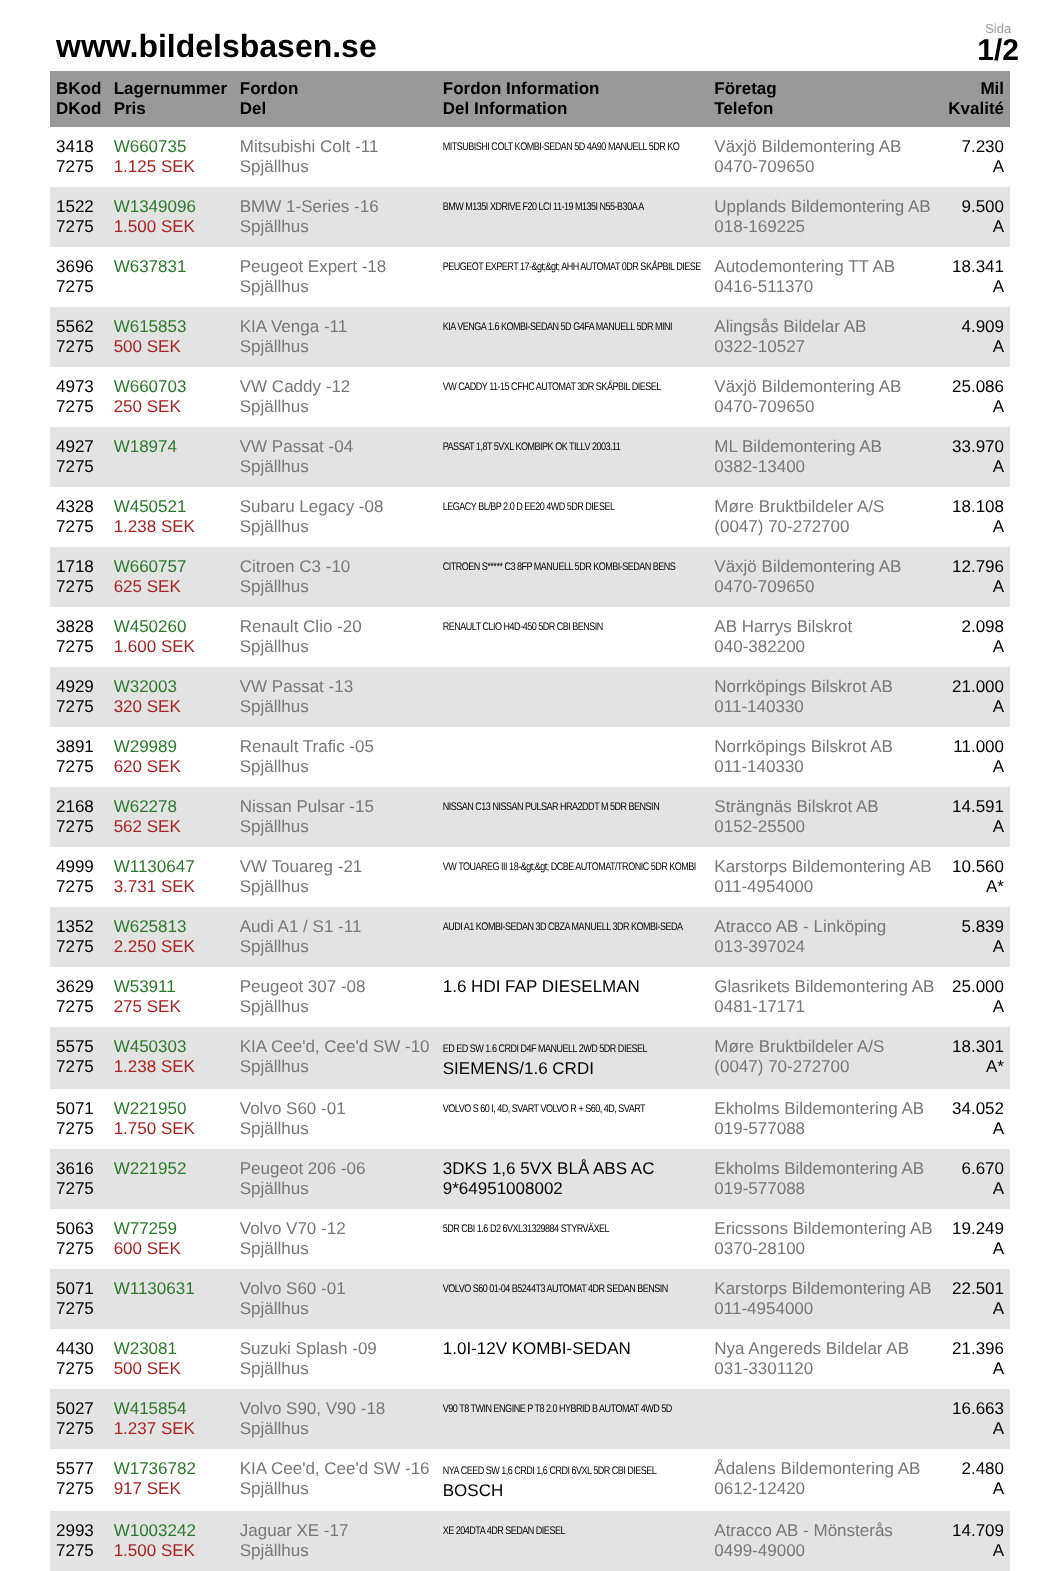www.bildelsbasen.se
Sida
1/2
| BKod DKod | Lagernummer Pris | Fordon Del | Fordon Information Del Information | Företag Telefon | Mil Kvalité |
| --- | --- | --- | --- | --- | --- |
| 3418 7275 | W660735 1.125 SEK | Mitsubishi Colt -11 Spjällhus | MITSUBISHI COLT KOMBI-SEDAN 5D 4A90 MANUELL 5DR KO | Växjö Bildemontering AB 0470-709650 | 7.230 A |
| 1522 7275 | W1349096 1.500 SEK | BMW 1-Series -16 Spjällhus | BMW M135I XDRIVE F20 LCI 11-19 M135I N55-B30A A | Upplands Bildemontering AB 018-169225 | 9.500 A |
| 3696 7275 | W637831 | Peugeot Expert -18 Spjällhus | PEUGEOT EXPERT 17-&gt;&gt; AHH AUTOMAT 0DR SKÅPBIL DIESE | Autodemontering TT AB 0416-511370 | 18.341 A |
| 5562 7275 | W615853 500 SEK | KIA Venga -11 Spjällhus | KIA VENGA 1.6 KOMBI-SEDAN 5D G4FA MANUELL 5DR MINI | Alingsås Bildelar AB 0322-10527 | 4.909 A |
| 4973 7275 | W660703 250 SEK | VW Caddy -12 Spjällhus | VW CADDY 11-15 CFHC AUTOMAT 3DR SKÅPBIL DIESEL | Växjö Bildemontering AB 0470-709650 | 25.086 A |
| 4927 7275 | W18974 | VW Passat -04 Spjällhus | PASSAT 1,8T 5VXL KOMBIPK OK TILLV 2003.11 | ML Bildemontering AB 0382-13400 | 33.970 A |
| 4328 7275 | W450521 1.238 SEK | Subaru Legacy -08 Spjällhus | LEGACY BL/BP 2.0 D EE20 4WD 5DR DIESEL | Møre Bruktbildeler A/S (0047) 70-272700 | 18.108 A |
| 1718 7275 | W660757 625 SEK | Citroen C3 -10 Spjällhus | CITROEN S***** C3 8FP MANUELL 5DR KOMBI-SEDAN BENS | Växjö Bildemontering AB 0470-709650 | 12.796 A |
| 3828 7275 | W450260 1.600 SEK | Renault Clio -20 Spjällhus | RENAULT CLIO H4D-450 5DR CBI BENSIN | AB Harrys Bilskrot 040-382200 | 2.098 A |
| 4929 7275 | W32003 320 SEK | VW Passat -13 Spjällhus | | Norrköpings Bilskrot AB 011-140330 | 21.000 A |
| 3891 7275 | W29989 620 SEK | Renault Trafic -05 Spjällhus | | Norrköpings Bilskrot AB 011-140330 | 11.000 A |
| 2168 7275 | W62278 562 SEK | Nissan Pulsar -15 Spjällhus | NISSAN C13 NISSAN PULSAR HRA2DDT M 5DR BENSIN | Strängnäs Bilskrot AB 0152-25500 | 14.591 A |
| 4999 7275 | W1130647 3.731 SEK | VW Touareg -21 Spjällhus | VW TOUAREG III 18-&gt;&gt; DCBE AUTOMAT/TRONIC 5DR KOMBI | Karstorps Bildemontering AB 011-4954000 | 10.560 A* |
| 1352 7275 | W625813 2.250 SEK | Audi A1 / S1 -11 Spjällhus | AUDI A1 KOMBI-SEDAN 3D CBZA MANUELL 3DR KOMBI-SEDA | Atracco AB - Linköping 013-397024 | 5.839 A |
| 3629 7275 | W53911 275 SEK | Peugeot 307 -08 Spjällhus | 1.6 HDI FAP DIESELMAN | Glasrikets Bildemontering AB 0481-17171 | 25.000 A |
| 5575 7275 | W450303 1.238 SEK | KIA Cee'd, Cee'd SW -10 Spjällhus | ED ED SW 1.6 CRDI D4F MANUELL 2WD 5DR DIESEL SIEMENS/1.6 CRDI | Møre Bruktbildeler A/S (0047) 70-272700 | 18.301 A* |
| 5071 7275 | W221950 1.750 SEK | Volvo S60 -01 Spjällhus | VOLVO S 60 I, 4D, SVART VOLVO R + S60, 4D, SVART | Ekholms Bildemontering AB 019-577088 | 34.052 A |
| 3616 7275 | W221952 | Peugeot 206 -06 Spjällhus | 3DKS 1,6 5VX BLÅ ABS AC 9*64951008002 | Ekholms Bildemontering AB 019-577088 | 6.670 A |
| 5063 7275 | W77259 600 SEK | Volvo V70 -12 Spjällhus | 5DR CBI 1.6 D2 6VXL31329884 STYRVÄXEL | Ericssons Bildemontering AB 0370-28100 | 19.249 A |
| 5071 7275 | W1130631 | Volvo S60 -01 Spjällhus | VOLVO S60 01-04 B5244T3 AUTOMAT 4DR SEDAN BENSIN | Karstorps Bildemontering AB 011-4954000 | 22.501 A |
| 4430 7275 | W23081 500 SEK | Suzuki Splash -09 Spjällhus | 1.0I-12V KOMBI-SEDAN | Nya Angereds Bildelar AB 031-3301120 | 21.396 A |
| 5027 7275 | W415854 1.237 SEK | Volvo S90, V90 -18 Spjällhus | V90 T8 TWIN ENGINE P T8 2.0 HYBRID B AUTOMAT 4WD 5D | | 16.663 A |
| 5577 7275 | W1736782 917 SEK | KIA Cee'd, Cee'd SW -16 Spjällhus | NYA CEED SW 1,6 CRDI 1,6 CRDI 6VXL 5DR CBI DIESEL BOSCH | Ådalens Bildemontering AB 0612-12420 | 2.480 A |
| 2993 7275 | W1003242 1.500 SEK | Jaguar XE -17 Spjällhus | XE 204DTA 4DR SEDAN DIESEL | Atracco AB - Mönsterås 0499-49000 | 14.709 A |